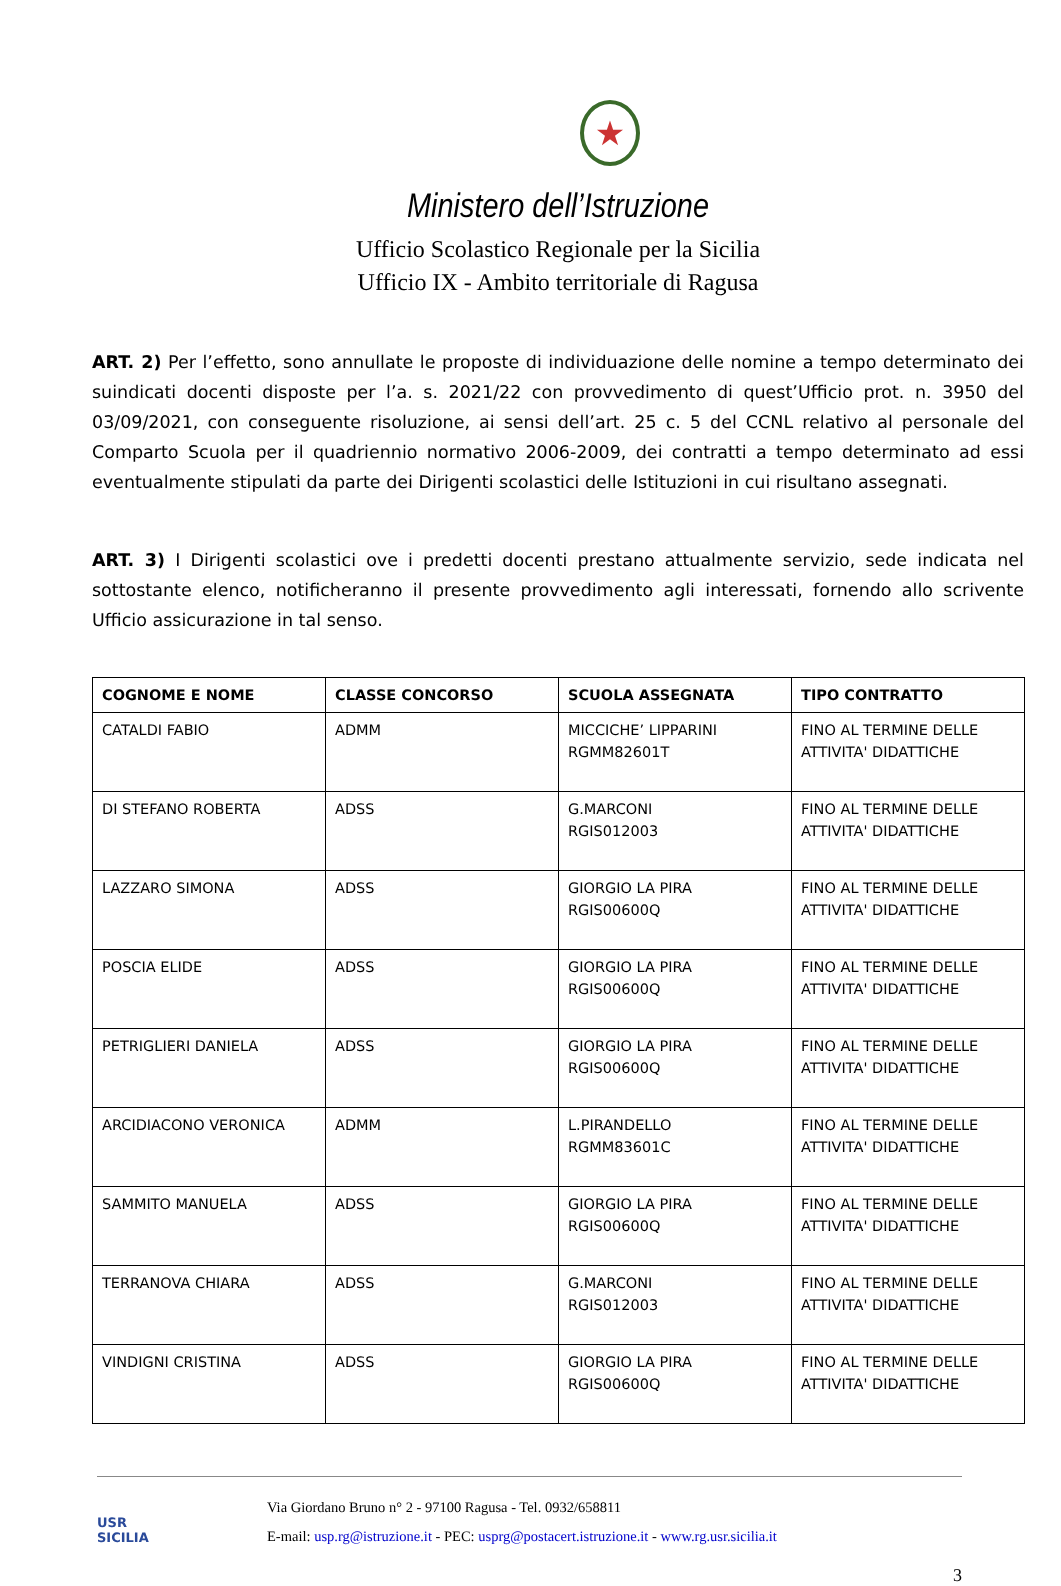★
Ministero dell’Istruzione
Ufficio Scolastico Regionale per la Sicilia
Ufficio IX - Ambito territoriale di Ragusa
ART. 2) Per l’effetto, sono annullate le proposte di individuazione delle nomine a tempo determinato dei suindicati docenti disposte per l’a. s. 2021/22 con provvedimento di quest’Ufficio prot. n. 3950 del 03/09/2021, con conseguente risoluzione, ai sensi dell’art. 25 c. 5 del CCNL relativo al personale del Comparto Scuola per il quadriennio normativo 2006-2009, dei contratti a tempo determinato ad essi eventualmente stipulati da parte dei Dirigenti scolastici delle Istituzioni in cui risultano assegnati.
ART. 3) I Dirigenti scolastici ove i predetti docenti prestano attualmente servizio, sede indicata nel sottostante elenco, notificheranno il presente provvedimento agli interessati, fornendo allo scrivente Ufficio assicurazione in tal senso.
| COGNOME E NOME | CLASSE CONCORSO | SCUOLA ASSEGNATA | TIPO CONTRATTO |
| --- | --- | --- | --- |
| CATALDI FABIO | ADMM | MICCICHE’ LIPPARINI RGMM82601T | FINO AL TERMINE DELLE ATTIVITA' DIDATTICHE |
| DI STEFANO ROBERTA | ADSS | G.MARCONI RGIS012003 | FINO AL TERMINE DELLE ATTIVITA' DIDATTICHE |
| LAZZARO SIMONA | ADSS | GIORGIO LA PIRA RGIS00600Q | FINO AL TERMINE DELLE ATTIVITA' DIDATTICHE |
| POSCIA ELIDE | ADSS | GIORGIO LA PIRA RGIS00600Q | FINO AL TERMINE DELLE ATTIVITA' DIDATTICHE |
| PETRIGLIERI DANIELA | ADSS | GIORGIO LA PIRA RGIS00600Q | FINO AL TERMINE DELLE ATTIVITA' DIDATTICHE |
| ARCIDIACONO VERONICA | ADMM | L.PIRANDELLO RGMM83601C | FINO AL TERMINE DELLE ATTIVITA' DIDATTICHE |
| SAMMITO MANUELA | ADSS | GIORGIO LA PIRA RGIS00600Q | FINO AL TERMINE DELLE ATTIVITA' DIDATTICHE |
| TERRANOVA CHIARA | ADSS | G.MARCONI RGIS012003 | FINO AL TERMINE DELLE ATTIVITA' DIDATTICHE |
| VINDIGNI CRISTINA | ADSS | GIORGIO LA PIRA RGIS00600Q | FINO AL TERMINE DELLE ATTIVITA' DIDATTICHE |
USR
SICILIA
Via Giordano Bruno n° 2 - 97100 Ragusa - Tel. 0932/658811
E-mail: usp.rg@istruzione.it - PEC: usprg@postacert.istruzione.it - www.rg.usr.sicilia.it
3